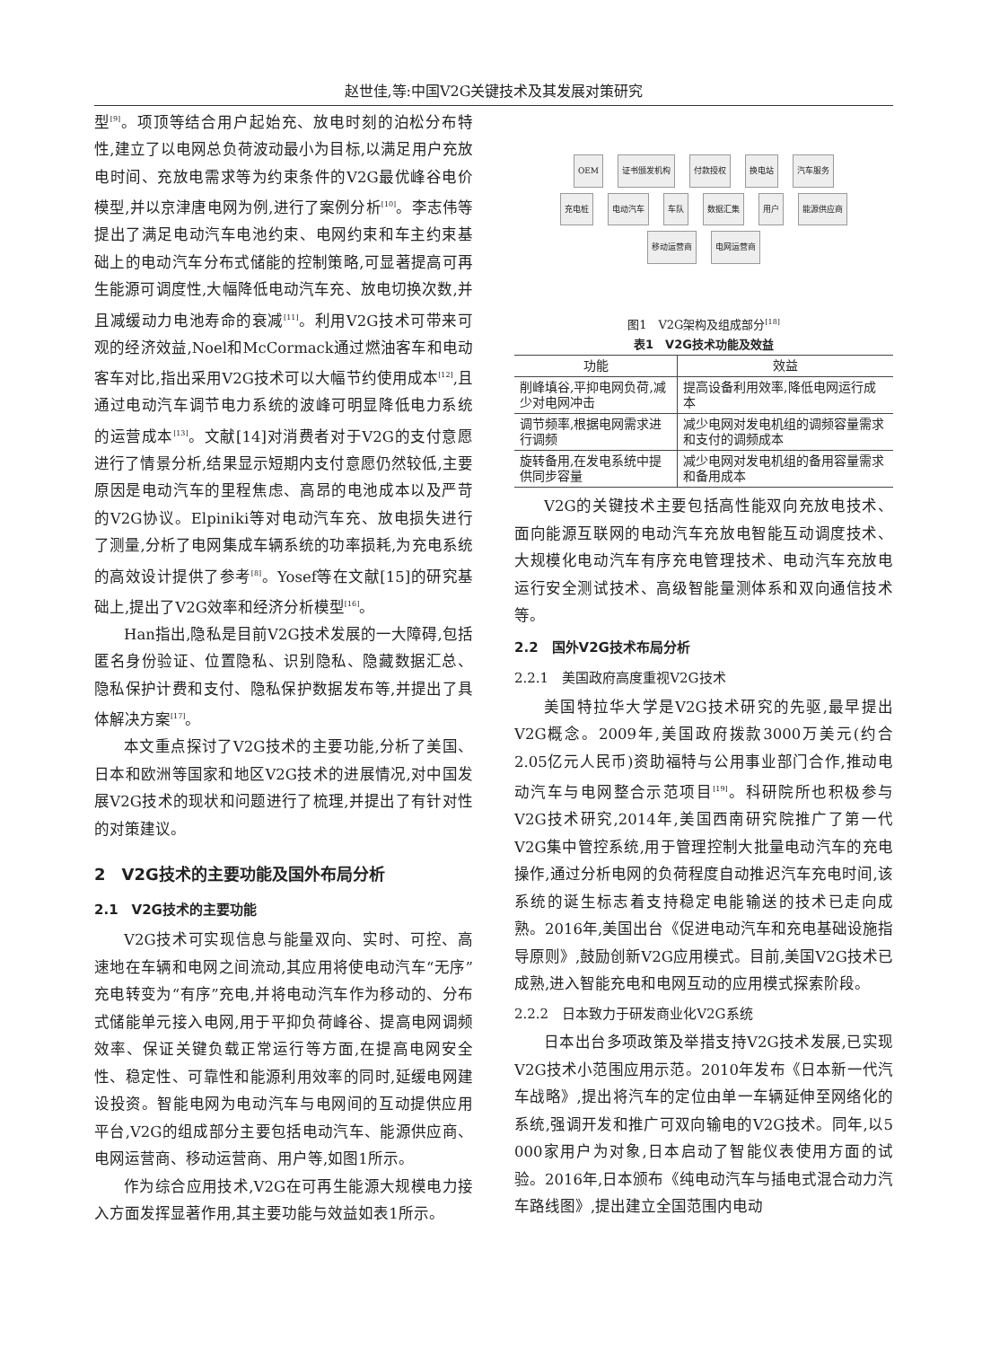赵世佳,等:中国V2G关键技术及其发展对策研究
型<sup>[9]</sup>。项顶等结合用户起始充、放电时刻的泊松分布特性,建立了以电网总负荷波动最小为目标,以满足用户充放电时间、充放电需求等为约束条件的V2G最优峰谷电价模型,并以京津唐电网为例,进行了案例分析<sup>[10]</sup>。李志伟等提出了满足电动汽车电池约束、电网约束和车主约束基础上的电动汽车分布式储能的控制策略,可显著提高可再生能源可调度性,大幅降低电动汽车充、放电切换次数,并且减缓动力电池寿命的衰减<sup>[11]</sup>。利用V2G技术可带来可观的经济效益,Noel和McCormack通过燃油客车和电动客车对比,指出采用V2G技术可以大幅节约使用成本<sup>[12]</sup>,且通过电动汽车调节电力系统的波峰可明显降低电力系统的运营成本<sup>[13]</sup>。文献[14]对消费者对于V2G的支付意愿进行了情景分析,结果显示短期内支付意愿仍然较低,主要原因是电动汽车的里程焦虑、高昂的电池成本以及严苛的V2G协议。Elpiniki等对电动汽车充、放电损失进行了测量,分析了电网集成车辆系统的功率损耗,为充电系统的高效设计提供了参考<sup>[8]</sup>。Yosef等在文献[15]的研究基础上,提出了V2G效率和经济分析模型<sup>[16]</sup>。
Han指出,隐私是目前V2G技术发展的一大障碍,包括匿名身份验证、位置隐私、识别隐私、隐藏数据汇总、隐私保护计费和支付、隐私保护数据发布等,并提出了具体解决方案<sup>[17]</sup>。
本文重点探讨了V2G技术的主要功能,分析了美国、日本和欧洲等国家和地区V2G技术的进展情况,对中国发展V2G技术的现状和问题进行了梳理,并提出了有针对性的对策建议。
2　V2G技术的主要功能及国外布局分析
2.1　V2G技术的主要功能
V2G技术可实现信息与能量双向、实时、可控、高速地在车辆和电网之间流动,其应用将使电动汽车“无序”充电转变为“有序”充电,并将电动汽车作为移动的、分布式储能单元接入电网,用于平抑负荷峰谷、提高电网调频效率、保证关键负载正常运行等方面,在提高电网安全性、稳定性、可靠性和能源利用效率的同时,延缓电网建设投资。智能电网为电动汽车与电网间的互动提供应用平台,V2G的组成部分主要包括电动汽车、能源供应商、电网运营商、移动运营商、用户等,如图1所示。
作为综合应用技术,V2G在可再生能源大规模电力接入方面发挥显著作用,其主要功能与效益如表1所示。
OEM 证书颁发机构 付款授权 换电站 汽车服务 充电桩 电动汽车 车队 数据汇集 用户 能源供应商 移动运营商 电网运营商
图1　V2G架构及组成部分<sup>[18]</sup>
表1　V2G技术功能及效益
| 功能 | 效益 |
| --- | --- |
| 削峰填谷,平抑电网负荷,减少对电网冲击 | 提高设备利用效率,降低电网运行成本 |
| 调节频率,根据电网需求进行调频 | 减少电网对发电机组的调频容量需求和支付的调频成本 |
| 旋转备用,在发电系统中提供同步容量 | 减少电网对发电机组的备用容量需求和备用成本 |
V2G的关键技术主要包括高性能双向充放电技术、面向能源互联网的电动汽车充放电智能互动调度技术、大规模化电动汽车有序充电管理技术、电动汽车充放电运行安全测试技术、高级智能量测体系和双向通信技术等。
2.2　国外V2G技术布局分析
2.2.1　美国政府高度重视V2G技术
美国特拉华大学是V2G技术研究的先驱,最早提出V2G概念。2009年,美国政府拨款3000万美元(约合2.05亿元人民币)资助福特与公用事业部门合作,推动电动汽车与电网整合示范项目<sup>[19]</sup>。科研院所也积极参与V2G技术研究,2014年,美国西南研究院推广了第一代V2G集中管控系统,用于管理控制大批量电动汽车的充电操作,通过分析电网的负荷程度自动推迟汽车充电时间,该系统的诞生标志着支持稳定电能输送的技术已走向成熟。2016年,美国出台《促进电动汽车和充电基础设施指导原则》,鼓励创新V2G应用模式。目前,美国V2G技术已成熟,进入智能充电和电网互动的应用模式探索阶段。
2.2.2　日本致力于研发商业化V2G系统
日本出台多项政策及举措支持V2G技术发展,已实现V2G技术小范围应用示范。2010年发布《日本新一代汽车战略》,提出将汽车的定位由单一车辆延伸至网络化的系统,强调开发和推广可双向输电的V2G技术。同年,以5 000家用户为对象,日本启动了智能仪表使用方面的试验。2016年,日本颁布《纯电动汽车与插电式混合动力汽车路线图》,提出建立全国范围内电动